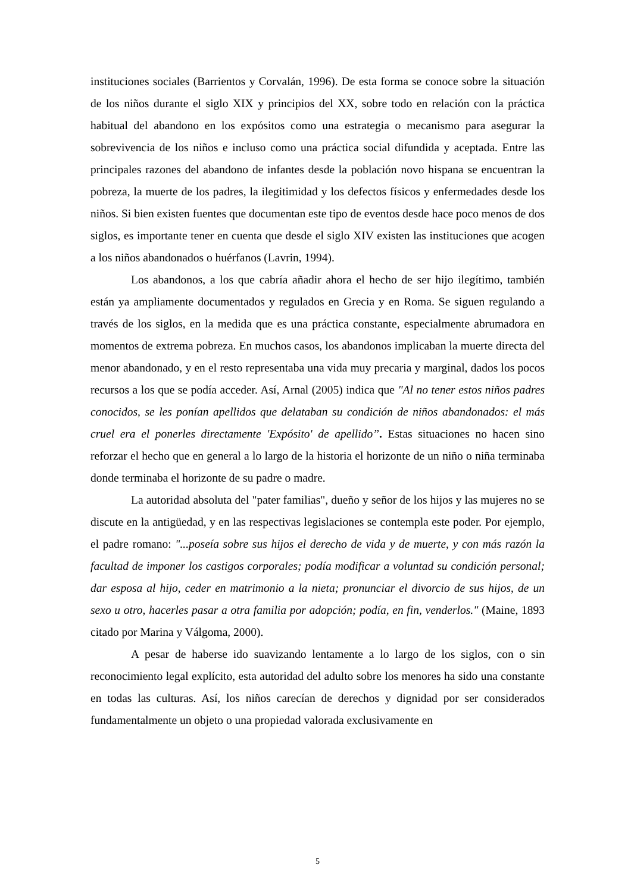instituciones sociales (Barrientos y Corvalán, 1996). De esta forma se conoce sobre la situación de los niños durante el siglo XIX y principios del XX, sobre todo en relación con la práctica habitual del abandono en los expósitos como una estrategia o mecanismo para asegurar la sobrevivencia de los niños e incluso como una práctica social difundida y aceptada. Entre las principales razones del abandono de infantes desde la población novo hispana se encuentran la pobreza, la muerte de los padres, la ilegitimidad y los defectos físicos y enfermedades desde los niños. Si bien existen fuentes que documentan este tipo de eventos desde hace poco menos de dos siglos, es importante tener en cuenta que desde el siglo XIV existen las instituciones que acogen a los niños abandonados o huérfanos (Lavrin, 1994).
Los abandonos, a los que cabría añadir ahora el hecho de ser hijo ilegítimo, también están ya ampliamente documentados y regulados en Grecia y en Roma. Se siguen regulando a través de los siglos, en la medida que es una práctica constante, especialmente abrumadora en momentos de extrema pobreza. En muchos casos, los abandonos implicaban la muerte directa del menor abandonado, y en el resto representaba una vida muy precaria y marginal, dados los pocos recursos a los que se podía acceder. Así, Arnal (2005) indica que "Al no tener estos niños padres conocidos, se les ponían apellidos que delataban su condición de niños abandonados: el más cruel era el ponerles directamente 'Expósito' de apellido”. Estas situaciones no hacen sino reforzar el hecho que en general a lo largo de la historia el horizonte de un niño o niña terminaba donde terminaba el horizonte de su padre o madre.
La autoridad absoluta del "pater familias", dueño y señor de los hijos y las mujeres no se discute en la antigüedad, y en las respectivas legislaciones se contempla este poder. Por ejemplo, el padre romano: "...poseía sobre sus hijos el derecho de vida y de muerte, y con más razón la facultad de imponer los castigos corporales; podía modificar a voluntad su condición personal; dar esposa al hijo, ceder en matrimonio a la nieta; pronunciar el divorcio de sus hijos, de un sexo u otro, hacerles pasar a otra familia por adopción; podía, en fin, venderlos." (Maine, 1893 citado por Marina y Válgoma, 2000).
A pesar de haberse ido suavizando lentamente a lo largo de los siglos, con o sin reconocimiento legal explícito, esta autoridad del adulto sobre los menores ha sido una constante en todas las culturas. Así, los niños carecían de derechos y dignidad por ser considerados fundamentalmente un objeto o una propiedad valorada exclusivamente en
5